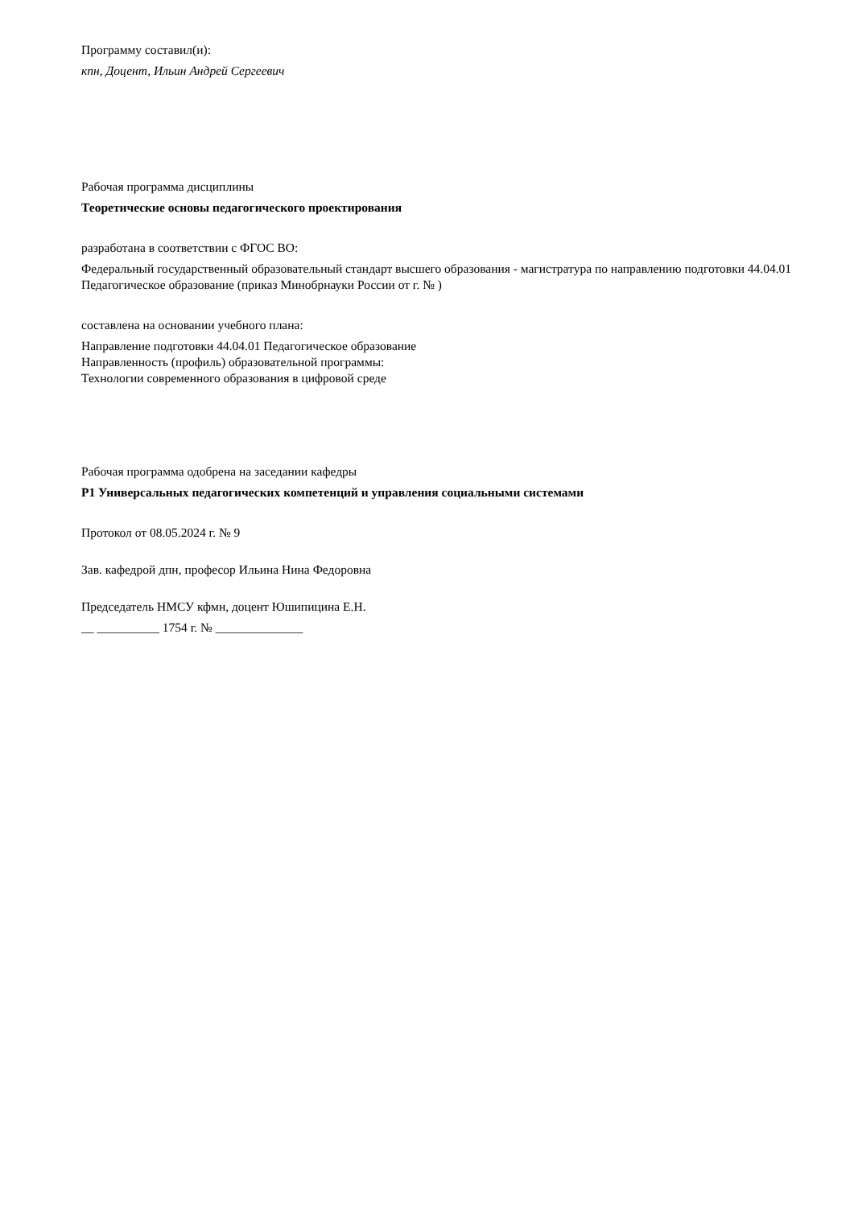Программу составил(и):
кпн, Доцент, Ильин Андрей Сергеевич
Рабочая программа дисциплины
Теоретические основы педагогического проектирования
разработана в соответствии с ФГОС ВО:
Федеральный государственный образовательный стандарт высшего образования - магистратура по направлению подготовки 44.04.01 Педагогическое образование (приказ Минобрнауки России от г. № )
составлена на основании учебного плана:
Направление подготовки 44.04.01 Педагогическое образование
Направленность (профиль) образовательной программы:
Технологии современного образования в цифровой среде
Рабочая программа одобрена на заседании кафедры
Р1 Универсальных педагогических компетенций и управления социальными системами
Протокол от 08.05.2024 г. № 9
Зав. кафедрой дпн, професор Ильина Нина Федоровна
Председатель НМСУ кфмн, доцент Юшипицина Е.Н.
__ __________ 1754 г. № ______________